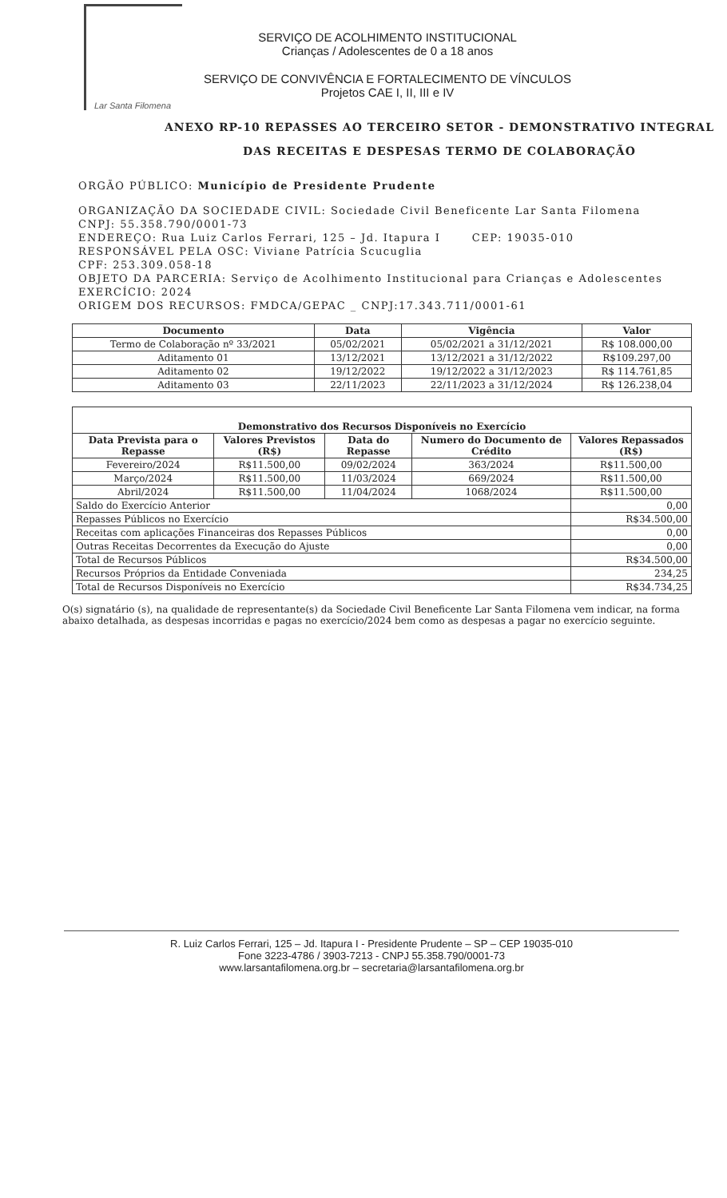Lar Santa Filomena
SERVIÇO DE ACOLHIMENTO INSTITUCIONAL
Crianças / Adolescentes de 0 a 18 anos
SERVIÇO DE CONVIVÊNCIA E FORTALECIMENTO DE VÍNCULOS
Projetos CAE I, II, III e IV
ANEXO RP-10 REPASSES AO TERCEIRO SETOR - DEMONSTRATIVO INTEGRAL
DAS RECEITAS E DESPESAS TERMO DE COLABORAÇÃO
ORGÃO PÚBLICO: Município de Presidente Prudente
ORGANIZAÇÃO DA SOCIEDADE CIVIL: Sociedade Civil Beneficente Lar Santa Filomena
CNPJ: 55.358.790/0001-73
ENDEREÇO: Rua Luiz Carlos Ferrari, 125 – Jd. Itapura I CEP: 19035-010
RESPONSÁVEL PELA OSC: Viviane Patrícia Scucuglia
CPF: 253.309.058-18
OBJETO DA PARCERIA: Serviço de Acolhimento Institucional para Crianças e Adolescentes
EXERCÍCIO: 2024
ORIGEM DOS RECURSOS: FMDCA/GEPAC _ CNPJ:17.343.711/0001-61
| Documento | Data | Vigência | Valor |
| --- | --- | --- | --- |
| Termo de Colaboração nº 33/2021 | 05/02/2021 | 05/02/2021 a 31/12/2021 | R$ 108.000,00 |
| Aditamento 01 | 13/12/2021 | 13/12/2021 a 31/12/2022 | R$109.297,00 |
| Aditamento 02 | 19/12/2022 | 19/12/2022 a 31/12/2023 | R$ 114.761,85 |
| Aditamento 03 | 22/11/2023 | 22/11/2023 a 31/12/2024 | R$ 126.238,04 |
| Demonstrativo dos Recursos Disponíveis no Exercício | | | | |
| --- | --- | --- | --- | --- |
| Data Prevista para o Repasse | Valores Previstos (R$) | Data do Repasse | Numero do Documento de Crédito | Valores Repassados (R$) |
| Fevereiro/2024 | R$11.500,00 | 09/02/2024 | 363/2024 | R$11.500,00 |
| Março/2024 | R$11.500,00 | 11/03/2024 | 669/2024 | R$11.500,00 |
| Abril/2024 | R$11.500,00 | 11/04/2024 | 1068/2024 | R$11.500,00 |
| Saldo do Exercício Anterior | | | | 0,00 |
| Repasses Públicos no Exercício | | | | R$34.500,00 |
| Receitas com aplicações Financeiras dos Repasses Públicos | | | | 0,00 |
| Outras Receitas Decorrentes da Execução do Ajuste | | | | 0,00 |
| Total de Recursos Públicos | | | | R$34.500,00 |
| Recursos Próprios da Entidade Conveniada | | | | 234,25 |
| Total de Recursos Disponíveis no Exercício | | | | R$34.734,25 |
O(s) signatário (s), na qualidade de representante(s) da Sociedade Civil Beneficente Lar Santa Filomena vem indicar, na forma abaixo detalhada, as despesas incorridas e pagas no exercício/2024 bem como as despesas a pagar no exercício seguinte.
R. Luiz Carlos Ferrari, 125 – Jd. Itapura I - Presidente Prudente – SP – CEP 19035-010
Fone 3223-4786 / 3903-7213 - CNPJ 55.358.790/0001-73
www.larsantafilomena.org.br – secretaria@larsantafilomena.org.br